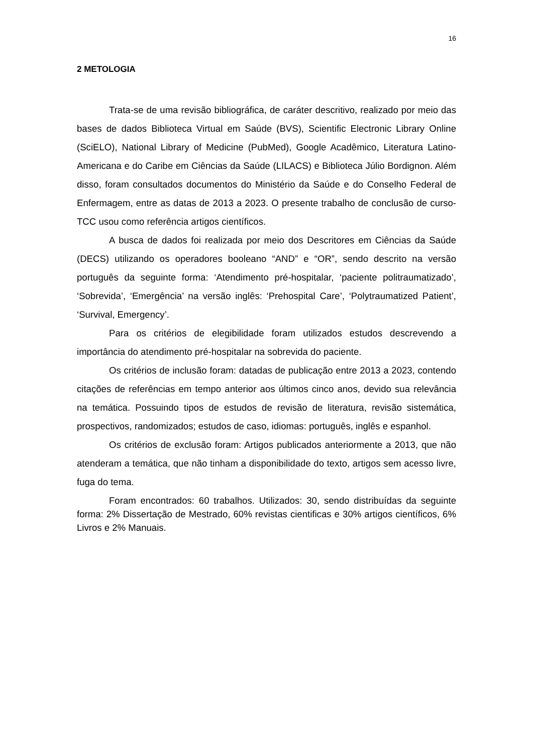16
2 METOLOGIA
Trata-se de uma revisão bibliográfica, de caráter descritivo, realizado por meio das bases de dados Biblioteca Virtual em Saúde (BVS), Scientific Electronic Library Online (SciELO), National Library of Medicine (PubMed), Google Acadêmico, Literatura Latino-Americana e do Caribe em Ciências da Saúde (LILACS) e Biblioteca Júlio Bordignon. Além disso, foram consultados documentos do Ministério da Saúde e do Conselho Federal de Enfermagem, entre as datas de 2013 a 2023. O presente trabalho de conclusão de curso-TCC usou como referência artigos científicos.
A busca de dados foi realizada por meio dos Descritores em Ciências da Saúde (DECS) utilizando os operadores booleano “AND” e “OR”, sendo descrito na versão português da seguinte forma: ‘Atendimento pré-hospitalar, ‘paciente politraumatizado’, ‘Sobrevida’, ‘Emergência’ na versão inglês: ‘Prehospital Care’, ‘Polytraumatized Patient’, ‘Survival, Emergency’.
Para os critérios de elegibilidade foram utilizados estudos descrevendo a importância do atendimento pré-hospitalar na sobrevida do paciente.
Os critérios de inclusão foram: datadas de publicação entre 2013 a 2023, contendo citações de referências em tempo anterior aos últimos cinco anos, devido sua relevância na temática. Possuindo tipos de estudos de revisão de literatura, revisão sistemática, prospectivos, randomizados; estudos de caso, idiomas: português, inglês e espanhol.
Os critérios de exclusão foram: Artigos publicados anteriormente a 2013, que não atenderam a temática, que não tinham a disponibilidade do texto, artigos sem acesso livre, fuga do tema.
Foram encontrados: 60 trabalhos. Utilizados: 30, sendo distribuídas da seguinte forma: 2% Dissertação de Mestrado, 60% revistas cientificas e 30% artigos científicos, 6% Livros e 2% Manuais.